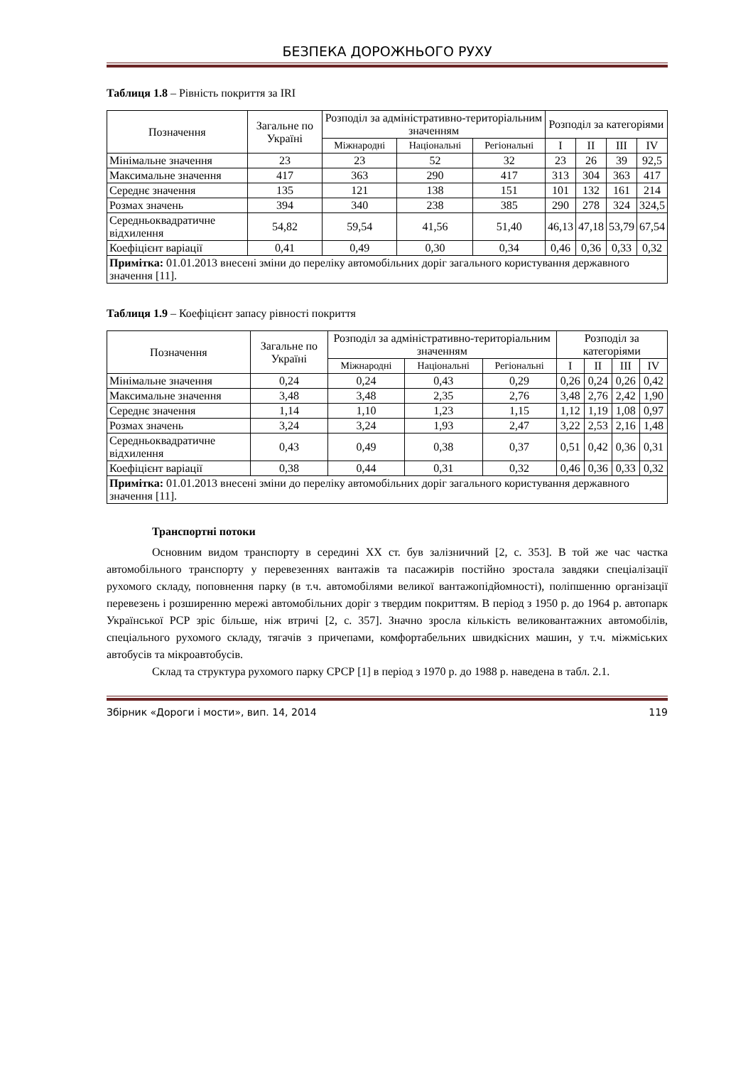БЕЗПЕКА ДОРОЖНЬОГО РУХУ
Таблиця 1.8 – Рівність покриття за IRI
| Позначення | Загальне по Україні | Розподіл за адміністративно-територіальним значенням | | | Розподіл за категоріями | | | |
| --- | --- | --- | --- | --- | --- | --- | --- | --- |
| | | Міжнародні | Національні | Регіональні | I | II | III | IV |
| Мінімальне значення | 23 | 23 | 52 | 32 | 23 | 26 | 39 | 92,5 |
| Максимальне значення | 417 | 363 | 290 | 417 | 313 | 304 | 363 | 417 |
| Середнє значення | 135 | 121 | 138 | 151 | 101 | 132 | 161 | 214 |
| Розмах значень | 394 | 340 | 238 | 385 | 290 | 278 | 324 | 324,5 |
| Середньоквадратичне відхилення | 54,82 | 59,54 | 41,56 | 51,40 | 46,13 | 47,18 | 53,79 | 67,54 |
| Коефіцієнт варіації | 0,41 | 0,49 | 0,30 | 0,34 | 0,46 | 0,36 | 0,33 | 0,32 |
| Примітка: 01.01.2013 внесені зміни до переліку автомобільних доріг загального користування державного значення [11]. | | | | | | | | |
Таблиця 1.9 – Коефіцієнт запасу рівності покриття
| Позначення | Загальне по Україні | Розподіл за адміністративно-територіальним значенням | | | Розподіл за категоріями | | | |
| --- | --- | --- | --- | --- | --- | --- | --- | --- |
| | | Міжнародні | Національні | Регіональні | I | II | III | IV |
| Мінімальне значення | 0,24 | 0,24 | 0,43 | 0,29 | 0,26 | 0,24 | 0,26 | 0,42 |
| Максимальне значення | 3,48 | 3,48 | 2,35 | 2,76 | 3,48 | 2,76 | 2,42 | 1,90 |
| Середнє значення | 1,14 | 1,10 | 1,23 | 1,15 | 1,12 | 1,19 | 1,08 | 0,97 |
| Розмах значень | 3,24 | 3,24 | 1,93 | 2,47 | 3,22 | 2,53 | 2,16 | 1,48 |
| Середньоквадратичне відхилення | 0,43 | 0,49 | 0,38 | 0,37 | 0,51 | 0,42 | 0,36 | 0,31 |
| Коефіцієнт варіації | 0,38 | 0,44 | 0,31 | 0,32 | 0,46 | 0,36 | 0,33 | 0,32 |
| Примітка: 01.01.2013 внесені зміни до переліку автомобільних доріг загального користування державного значення [11]. | | | | | | | | |
Транспортні потоки
Основним видом транспорту в середині XX ст. був залізничний [2, с. 353]. В той же час частка автомобільного транспорту у перевезеннях вантажів та пасажирів постійно зростала завдяки спеціалізації рухомого складу, поповнення парку (в т.ч. автомобілями великої вантажопідйомності), поліпшенню організації перевезень і розширенню мережі автомобільних доріг з твердим покриттям. В період з 1950 р. до 1964 р. автопарк Української РСР зріс більше, ніж втричі [2, с. 357]. Значно зросла кількість великовантажних автомобілів, спеціального рухомого складу, тягачів з причепами, комфортабельних швидкісних машин, у т.ч. міжміських автобусів та мікроавтобусів.
Склад та структура рухомого парку СРСР [1] в період з 1970 р. до 1988 р. наведена в табл. 2.1.
Збірник «Дороги і мости», вип. 14, 2014 119